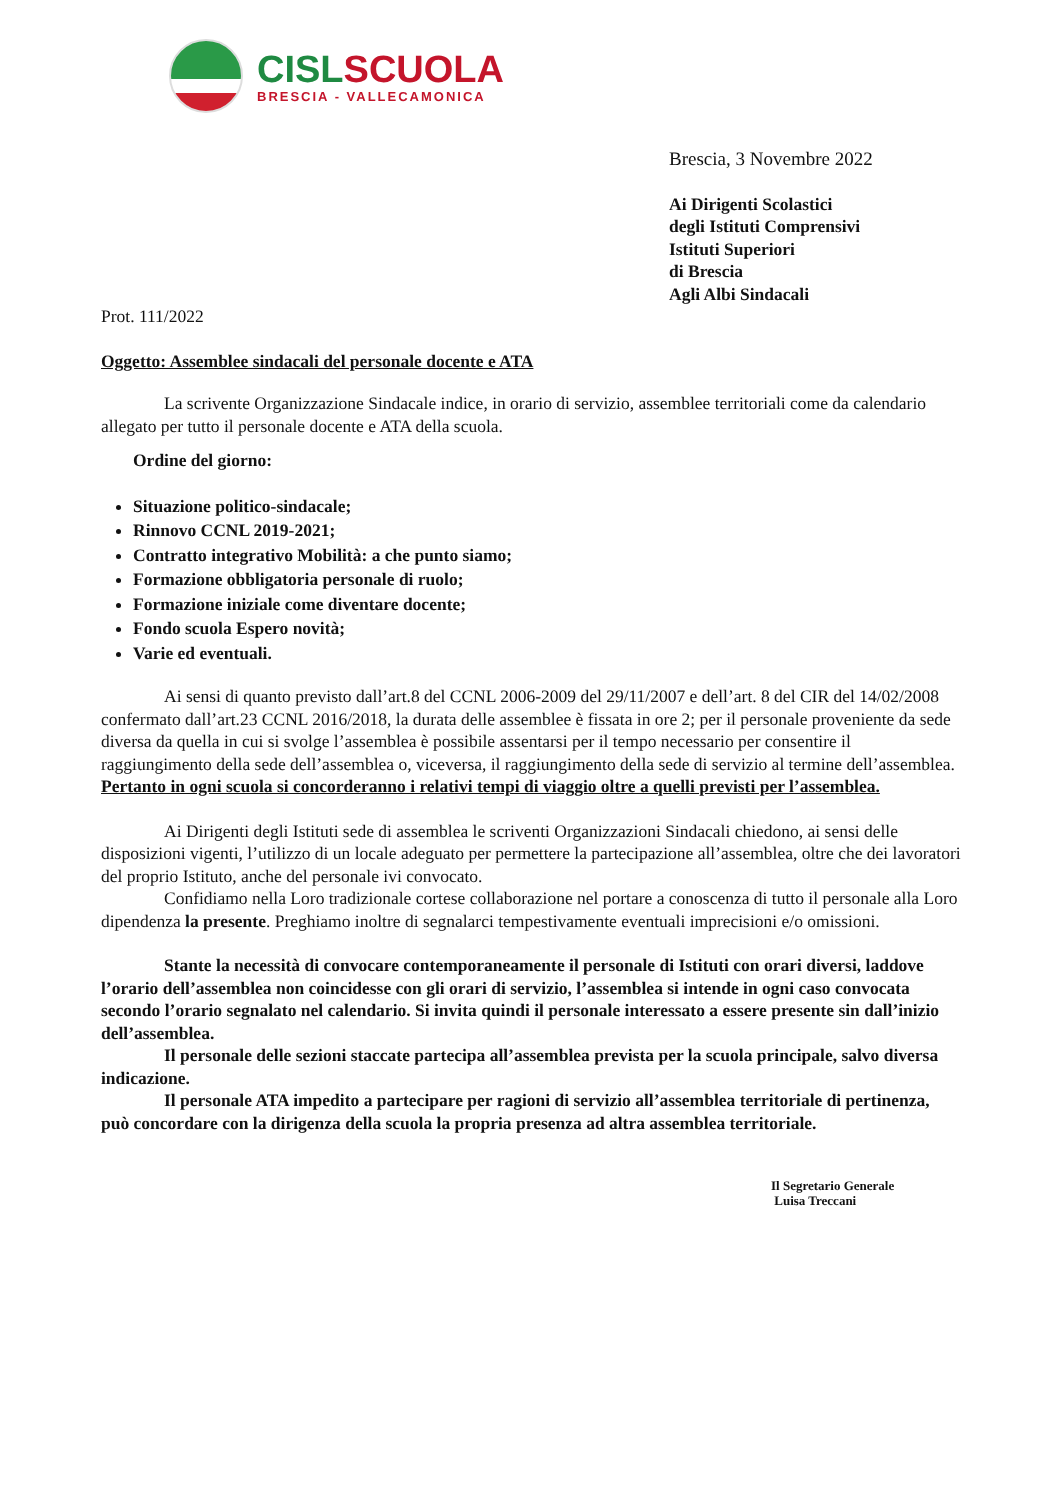CISLSCUOLA
BRESCIA - VALLECAMONICA
Brescia, 3 Novembre 2022
Ai Dirigenti Scolastici
degli Istituti Comprensivi
Istituti Superiori
di Brescia
Agli Albi Sindacali
Prot. 111/2022
Oggetto: Assemblee sindacali del personale docente e ATA
La scrivente Organizzazione Sindacale indice, in orario di servizio, assemblee territoriali come da calendario allegato per tutto il personale docente e ATA della scuola.
Ordine del giorno:
Situazione politico-sindacale;
Rinnovo CCNL 2019-2021;
Contratto integrativo Mobilità: a che punto siamo;
Formazione obbligatoria personale di ruolo;
Formazione iniziale come diventare docente;
Fondo scuola Espero novità;
Varie ed eventuali.
Ai sensi di quanto previsto dall’art.8 del CCNL 2006-2009 del 29/11/2007 e dell’art. 8 del CIR del 14/02/2008 confermato dall’art.23 CCNL 2016/2018, la durata delle assemblee è fissata in ore 2; per il personale proveniente da sede diversa da quella in cui si svolge l’assemblea è possibile assentarsi per il tempo necessario per consentire il raggiungimento della sede dell’assemblea o, viceversa, il raggiungimento della sede di servizio al termine dell’assemblea. Pertanto in ogni scuola si concorderanno i relativi tempi di viaggio oltre a quelli previsti per l’assemblea.
Ai Dirigenti degli Istituti sede di assemblea le scriventi Organizzazioni Sindacali chiedono, ai sensi delle disposizioni vigenti, l’utilizzo di un locale adeguato per permettere la partecipazione all’assemblea, oltre che dei lavoratori del proprio Istituto, anche del personale ivi convocato.
Confidiamo nella Loro tradizionale cortese collaborazione nel portare a conoscenza di tutto il personale alla Loro dipendenza la presente. Preghiamo inoltre di segnalarci tempestivamente eventuali imprecisioni e/o omissioni.
Stante la necessità di convocare contemporaneamente il personale di Istituti con orari diversi, laddove l’orario dell’assemblea non coincidesse con gli orari di servizio, l’assemblea si intende in ogni caso convocata secondo l’orario segnalato nel calendario. Si invita quindi il personale interessato a essere presente sin dall’inizio dell’assemblea.
Il personale delle sezioni staccate partecipa all’assemblea prevista per la scuola principale, salvo diversa indicazione.
Il personale ATA impedito a partecipare per ragioni di servizio all’assemblea territoriale di pertinenza, può concordare con la dirigenza della scuola la propria presenza ad altra assemblea territoriale.
Il Segretario Generale
Luisa Treccani